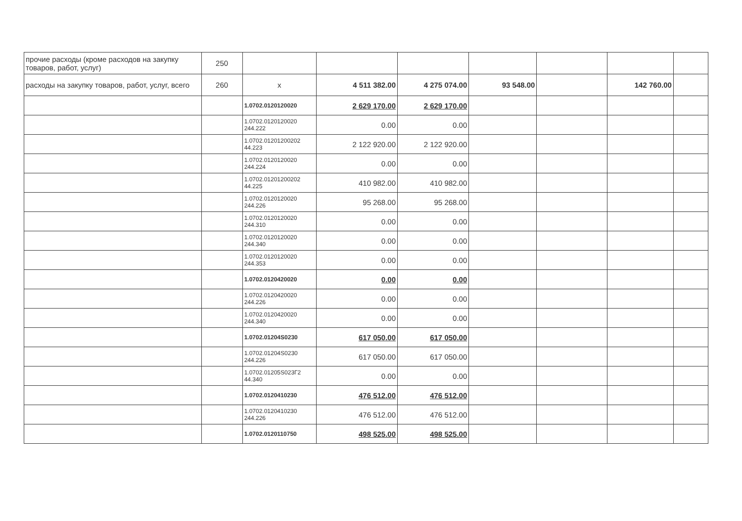| прочие расходы (кроме расходов на закупку товаров, работ, услуг) | 250 | | | | | | | |
| расходы на закупку товаров, работ, услуг, всего | 260 | x | 4 511 382.00 | 4 275 074.00 | 93 548.00 | | 142 760.00 | |
| | | 1.0702.0120120020 | 2 629 170.00 | 2 629 170.00 | | | | |
| | | 1.0702.0120120020 244.222 | 0.00 | 0.00 | | | | |
| | | 1.0702.01201200202 44.223 | 2 122 920.00 | 2 122 920.00 | | | | |
| | | 1.0702.0120120020 244.224 | 0.00 | 0.00 | | | | |
| | | 1.0702.01201200202 44.225 | 410 982.00 | 410 982.00 | | | | |
| | | 1.0702.0120120020 244.226 | 95 268.00 | 95 268.00 | | | | |
| | | 1.0702.0120120020 244.310 | 0.00 | 0.00 | | | | |
| | | 1.0702.0120120020 244.340 | 0.00 | 0.00 | | | | |
| | | 1.0702.0120120020 244.353 | 0.00 | 0.00 | | | | |
| | | 1.0702.0120420020 | 0.00 | 0.00 | | | | |
| | | 1.0702.0120420020 244.226 | 0.00 | 0.00 | | | | |
| | | 1.0702.0120420020 244.340 | 0.00 | 0.00 | | | | |
| | | 1.0702.01204S0230 | 617 050.00 | 617 050.00 | | | | |
| | | 1.0702.01204S0230 244.226 | 617 050.00 | 617 050.00 | | | | |
| | | 1.0702.01205S023Г2 44.340 | 0.00 | 0.00 | | | | |
| | | 1.0702.0120410230 | 476 512.00 | 476 512.00 | | | | |
| | | 1.0702.0120410230 244.226 | 476 512.00 | 476 512.00 | | | | |
| | | 1.0702.0120110750 | 498 525.00 | 498 525.00 | | | | |